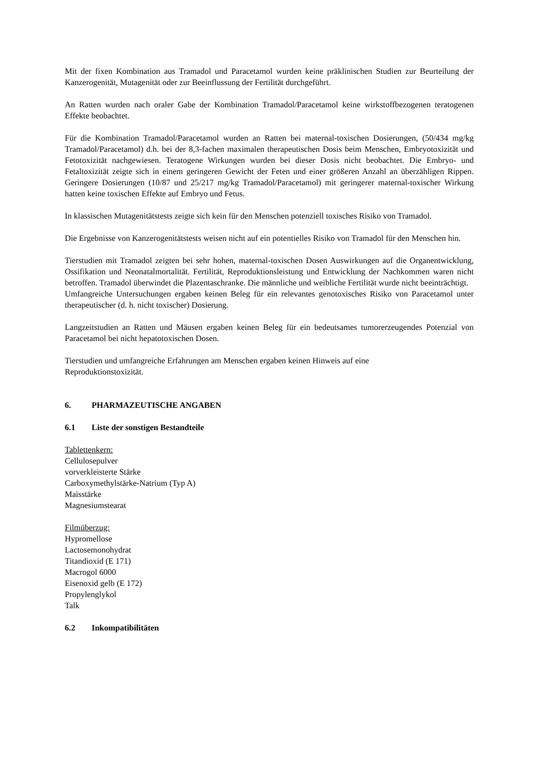Mit der fixen Kombination aus Tramadol und Paracetamol wurden keine präklinischen Studien zur Beurteilung der Kanzerogenität, Mutagenität oder zur Beeinflussung der Fertilität durchgeführt.
An Ratten wurden nach oraler Gabe der Kombination Tramadol/Paracetamol keine wirkstoffbezogenen teratogenen Effekte beobachtet.
Für die Kombination Tramadol/Paracetamol wurden an Ratten bei maternal-toxischen Dosierungen, (50/434 mg/kg Tramadol/Paracetamol) d.h. bei der 8,3-fachen maximalen therapeutischen Dosis beim Menschen, Embryotoxizität und Fetotoxizität nachgewiesen. Teratogene Wirkungen wurden bei dieser Dosis nicht beobachtet. Die Embryo- und Fetaltoxizität zeigte sich in einem geringeren Gewicht der Feten und einer größeren Anzahl an überzähligen Rippen. Geringere Dosierungen (10/87 und 25/217 mg/kg Tramadol/Paracetamol) mit geringerer maternal-toxischer Wirkung hatten keine toxischen Effekte auf Embryo und Fetus.
In klassischen Mutagenitätstests zeigte sich kein für den Menschen potenziell toxisches Risiko von Tramadol.
Die Ergebnisse von Kanzerogenitätstests weisen nicht auf ein potentielles Risiko von Tramadol für den Menschen hin.
Tierstudien mit Tramadol zeigten bei sehr hohen, maternal-toxischen Dosen Auswirkungen auf die Organentwicklung, Ossifikation und Neonatalmortalität. Fertilität, Reproduktionsleistung und Entwicklung der Nachkommen waren nicht betroffen. Tramadol überwindet die Plazentaschranke. Die männliche und weibliche Fertilität wurde nicht beeinträchtigt.
Umfangreiche Untersuchungen ergaben keinen Beleg für ein relevantes genotoxisches Risiko von Paracetamol unter therapeutischer (d. h. nicht toxischer) Dosierung.
Langzeitstudien an Ratten und Mäusen ergaben keinen Beleg für ein bedeutsames tumorerzeugendes Potenzial von Paracetamol bei nicht hepatotoxischen Dosen.
Tierstudien und umfangreiche Erfahrungen am Menschen ergaben keinen Hinweis auf eine
Reproduktionstoxizität.
6. PHARMAZEUTISCHE ANGABEN
6.1 Liste der sonstigen Bestandteile
Tablettenkern:
Cellulosepulver
vorverkleisterte Stärke
Carboxymethylstärke-Natrium (Typ A)
Maisstärke
Magnesiumstearat
Filmüberzug:
Hypromellose
Lactosemonohydrat
Titandioxid (E 171)
Macrogol 6000
Eisenoxid gelb (E 172)
Propylenglykol
Talk
6.2 Inkompatibilitäten